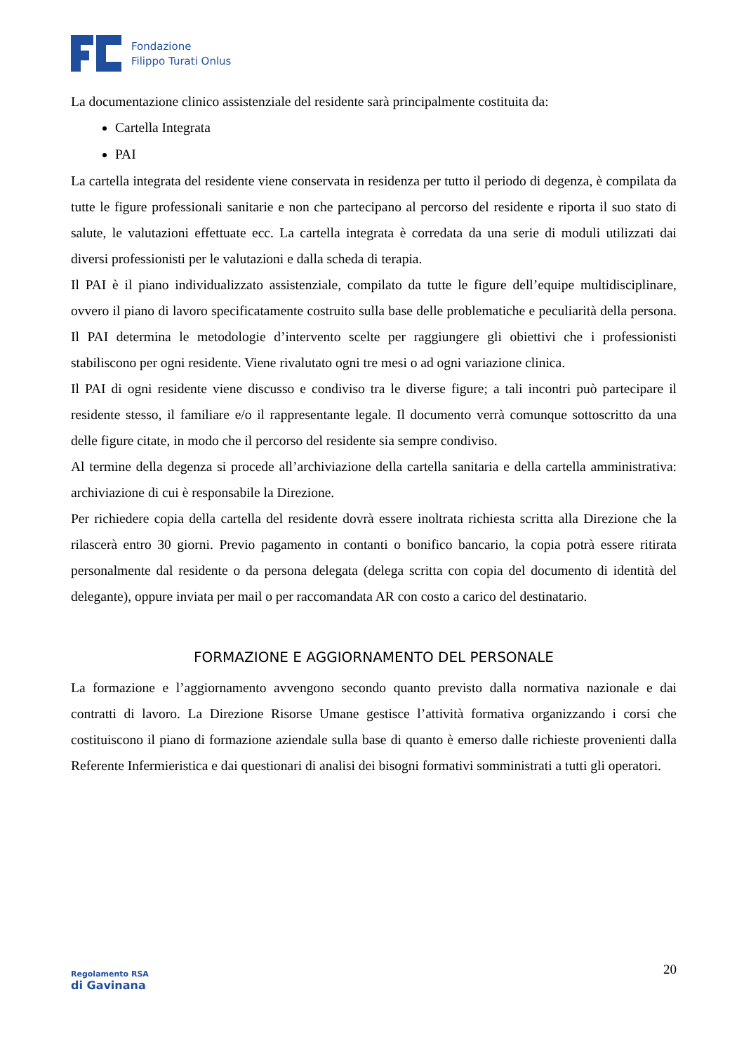Fondazione
Filippo Turati Onlus
La documentazione clinico assistenziale del residente sarà principalmente costituita da:
Cartella Integrata
PAI
La cartella integrata del residente viene conservata in residenza per tutto il periodo di degenza, è compilata da tutte le figure professionali sanitarie e non che partecipano al percorso del residente e riporta il suo stato di salute, le valutazioni effettuate ecc. La cartella integrata è corredata da una serie di moduli utilizzati dai diversi professionisti per le valutazioni e dalla scheda di terapia.
Il PAI è il piano individualizzato assistenziale, compilato da tutte le figure dell’equipe multidisciplinare, ovvero il piano di lavoro specificatamente costruito sulla base delle problematiche e peculiarità della persona. Il PAI determina le metodologie d’intervento scelte per raggiungere gli obiettivi che i professionisti stabiliscono per ogni residente. Viene rivalutato ogni tre mesi o ad ogni variazione clinica.
Il PAI di ogni residente viene discusso e condiviso tra le diverse figure; a tali incontri può partecipare il residente stesso, il familiare e/o il rappresentante legale. Il documento verrà comunque sottoscritto da una delle figure citate, in modo che il percorso del residente sia sempre condiviso.
Al termine della degenza si procede all’archiviazione della cartella sanitaria e della cartella amministrativa: archiviazione di cui è responsabile la Direzione.
Per richiedere copia della cartella del residente dovrà essere inoltrata richiesta scritta alla Direzione che la rilascerà entro 30 giorni. Previo pagamento in contanti o bonifico bancario, la copia potrà essere ritirata personalmente dal residente o da persona delegata (delega scritta con copia del documento di identità del delegante), oppure inviata per mail o per raccomandata AR con costo a carico del destinatario.
FORMAZIONE E AGGIORNAMENTO DEL PERSONALE
La formazione e l’aggiornamento avvengono secondo quanto previsto dalla normativa nazionale e dai contratti di lavoro. La Direzione Risorse Umane gestisce l’attività formativa organizzando i corsi che costituiscono il piano di formazione aziendale sulla base di quanto è emerso dalle richieste provenienti dalla Referente Infermieristica e dai questionari di analisi dei bisogni formativi somministrati a tutti gli operatori.
Regolamento RSA
di Gavinana
20